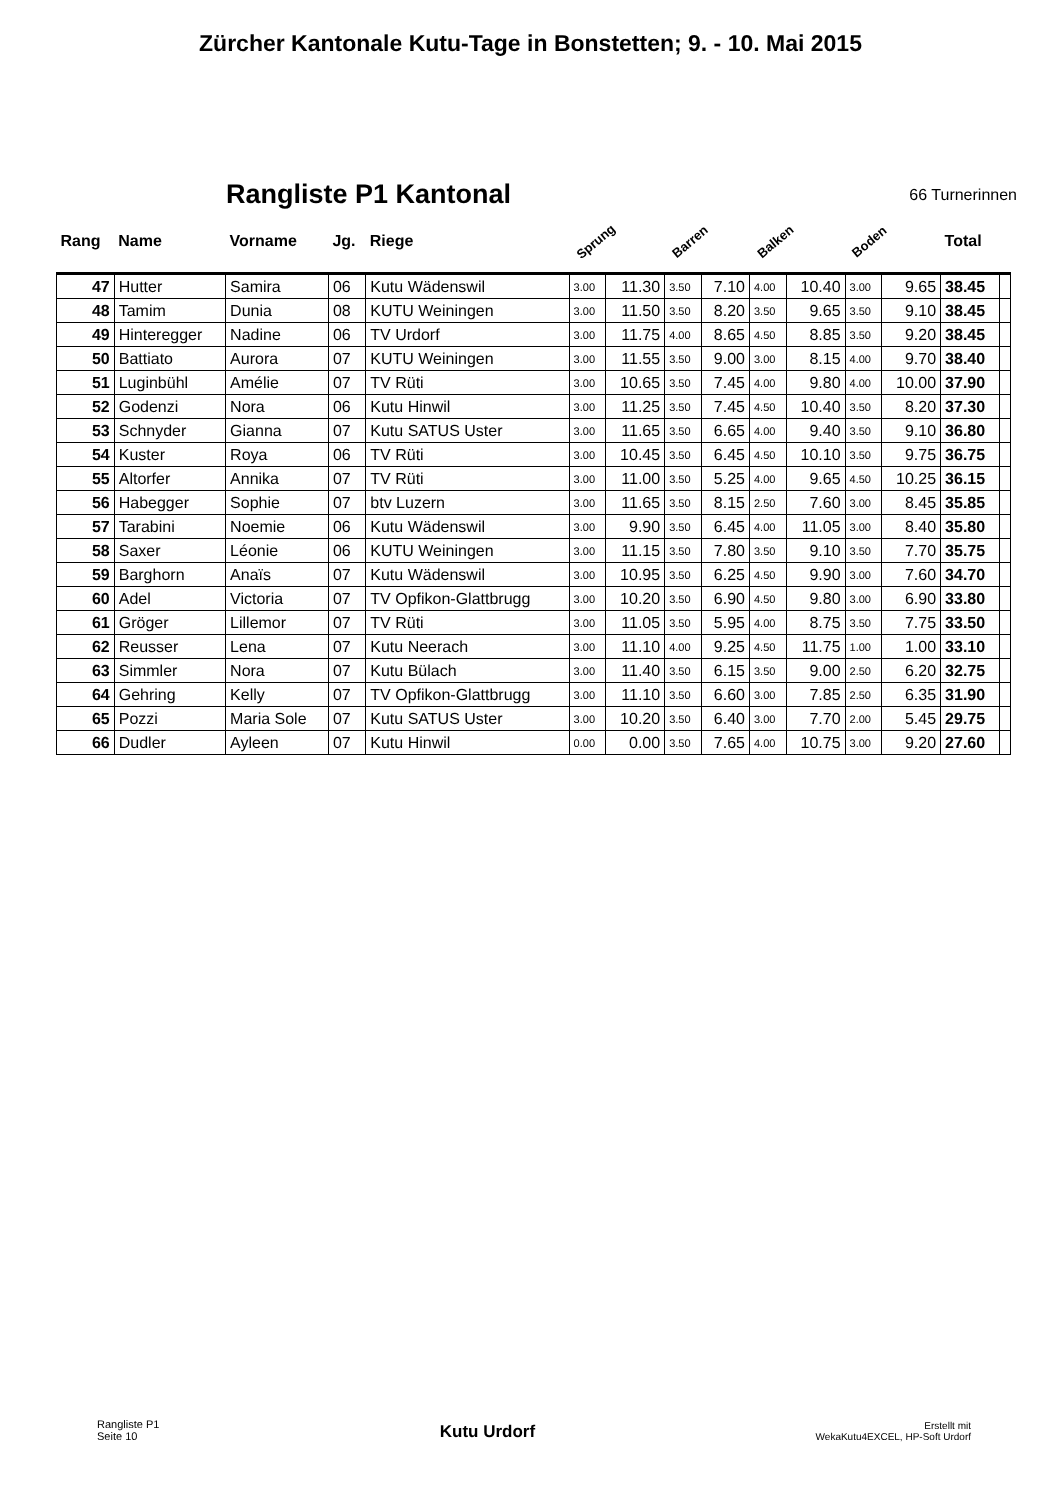Zürcher Kantonale Kutu-Tage in Bonstetten; 9. - 10. Mai 2015
Rangliste P1 Kantonal
66 Turnerinnen
| Rang | Name | Vorname | Jg. | Riege | Sprung | | Barren | | Balken | | Boden | | Total | |
| --- | --- | --- | --- | --- | --- | --- | --- | --- | --- | --- | --- | --- | --- | --- |
| 47 | Hutter | Samira | 06 | Kutu Wädenswil | 3.00 | 11.30 | 3.50 | 7.10 | 4.00 | 10.40 | 3.00 | 9.65 | 38.45 | |
| 48 | Tamim | Dunia | 08 | KUTU Weiningen | 3.00 | 11.50 | 3.50 | 8.20 | 3.50 | 9.65 | 3.50 | 9.10 | 38.45 | |
| 49 | Hinteregger | Nadine | 06 | TV Urdorf | 3.00 | 11.75 | 4.00 | 8.65 | 4.50 | 8.85 | 3.50 | 9.20 | 38.45 | |
| 50 | Battiato | Aurora | 07 | KUTU Weiningen | 3.00 | 11.55 | 3.50 | 9.00 | 3.00 | 8.15 | 4.00 | 9.70 | 38.40 | |
| 51 | Luginbühl | Amélie | 07 | TV Rüti | 3.00 | 10.65 | 3.50 | 7.45 | 4.00 | 9.80 | 4.00 | 10.00 | 37.90 | |
| 52 | Godenzi | Nora | 06 | Kutu Hinwil | 3.00 | 11.25 | 3.50 | 7.45 | 4.50 | 10.40 | 3.50 | 8.20 | 37.30 | |
| 53 | Schnyder | Gianna | 07 | Kutu SATUS Uster | 3.00 | 11.65 | 3.50 | 6.65 | 4.00 | 9.40 | 3.50 | 9.10 | 36.80 | |
| 54 | Kuster | Roya | 06 | TV Rüti | 3.00 | 10.45 | 3.50 | 6.45 | 4.50 | 10.10 | 3.50 | 9.75 | 36.75 | |
| 55 | Altorfer | Annika | 07 | TV Rüti | 3.00 | 11.00 | 3.50 | 5.25 | 4.00 | 9.65 | 4.50 | 10.25 | 36.15 | |
| 56 | Habegger | Sophie | 07 | btv Luzern | 3.00 | 11.65 | 3.50 | 8.15 | 2.50 | 7.60 | 3.00 | 8.45 | 35.85 | |
| 57 | Tarabini | Noemie | 06 | Kutu Wädenswil | 3.00 | 9.90 | 3.50 | 6.45 | 4.00 | 11.05 | 3.00 | 8.40 | 35.80 | |
| 58 | Saxer | Léonie | 06 | KUTU Weiningen | 3.00 | 11.15 | 3.50 | 7.80 | 3.50 | 9.10 | 3.50 | 7.70 | 35.75 | |
| 59 | Barghorn | Anaïs | 07 | Kutu Wädenswil | 3.00 | 10.95 | 3.50 | 6.25 | 4.50 | 9.90 | 3.00 | 7.60 | 34.70 | |
| 60 | Adel | Victoria | 07 | TV Opfikon-Glattbrugg | 3.00 | 10.20 | 3.50 | 6.90 | 4.50 | 9.80 | 3.00 | 6.90 | 33.80 | |
| 61 | Gröger | Lillemor | 07 | TV Rüti | 3.00 | 11.05 | 3.50 | 5.95 | 4.00 | 8.75 | 3.50 | 7.75 | 33.50 | |
| 62 | Reusser | Lena | 07 | Kutu Neerach | 3.00 | 11.10 | 4.00 | 9.25 | 4.50 | 11.75 | 1.00 | 1.00 | 33.10 | |
| 63 | Simmler | Nora | 07 | Kutu Bülach | 3.00 | 11.40 | 3.50 | 6.15 | 3.50 | 9.00 | 2.50 | 6.20 | 32.75 | |
| 64 | Gehring | Kelly | 07 | TV Opfikon-Glattbrugg | 3.00 | 11.10 | 3.50 | 6.60 | 3.00 | 7.85 | 2.50 | 6.35 | 31.90 | |
| 65 | Pozzi | Maria Sole | 07 | Kutu SATUS Uster | 3.00 | 10.20 | 3.50 | 6.40 | 3.00 | 7.70 | 2.00 | 5.45 | 29.75 | |
| 66 | Dudler | Ayleen | 07 | Kutu Hinwil | 0.00 | 0.00 | 3.50 | 7.65 | 4.00 | 10.75 | 3.00 | 9.20 | 27.60 | |
Rangliste P1
Seite 10
Kutu Urdorf
Erstellt mit
WekaKutu4EXCEL, HP-Soft Urdorf